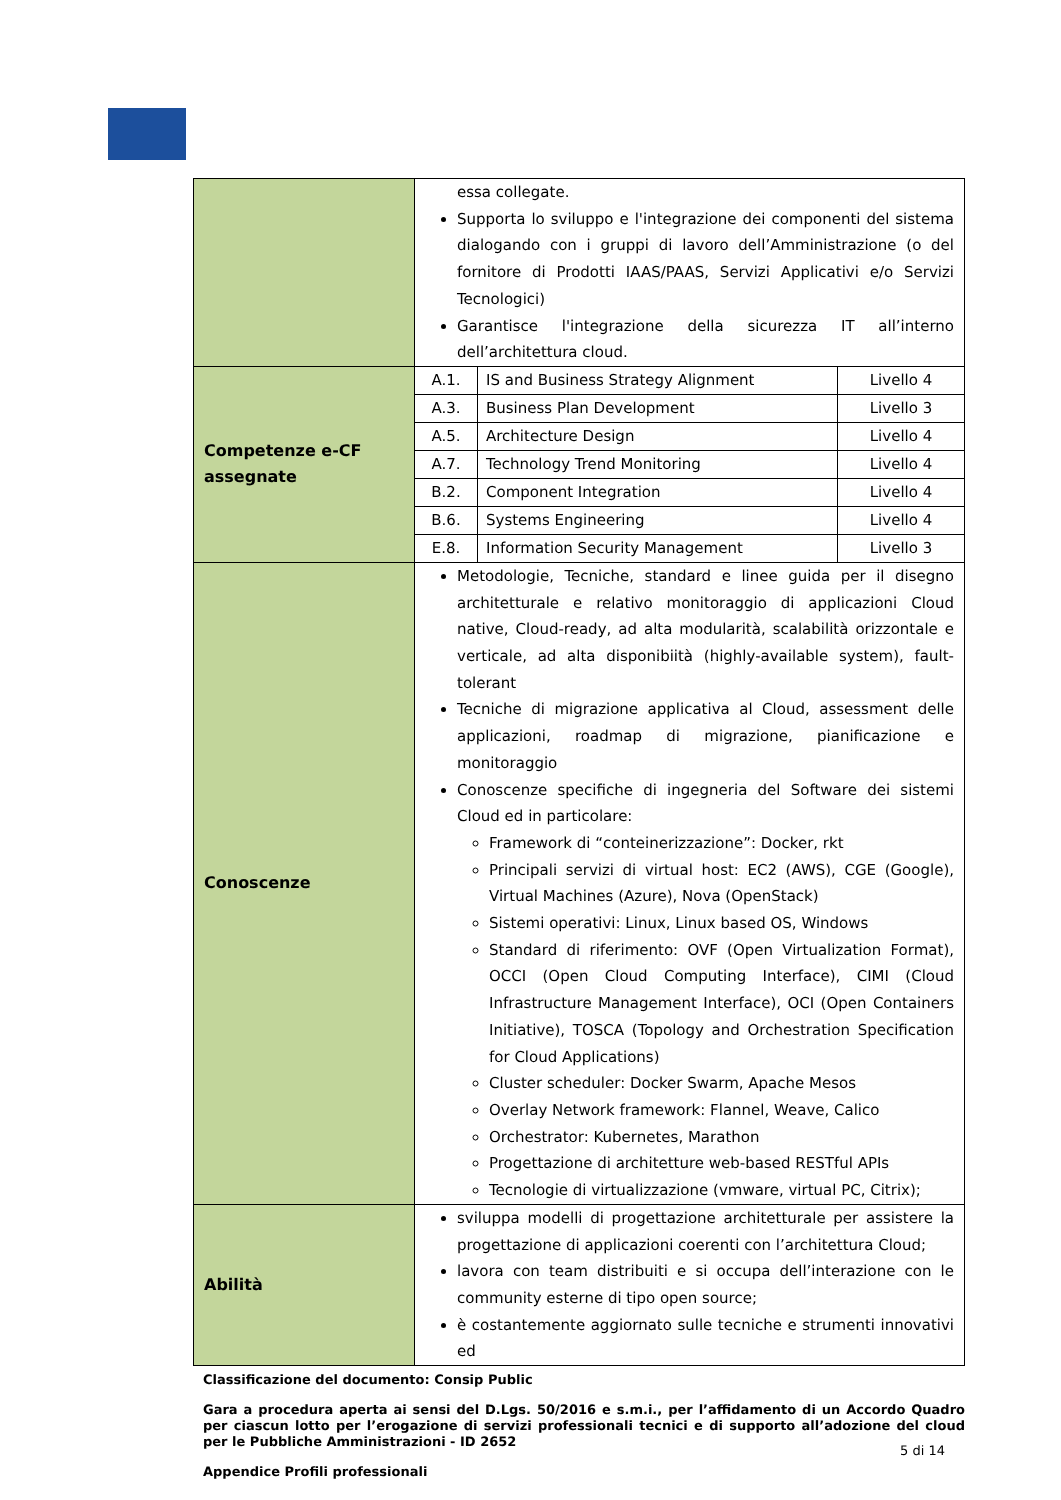| | essa collegate. Supporta lo sviluppo e l'integrazione dei componenti del sistema dialogando con i gruppi di lavoro dell’Amministrazione (o del fornitore di Prodotti IAAS/PAAS, Servizi Applicativi e/o Servizi Tecnologici) Garantisce l'integrazione della sicurezza IT all’interno dell’architettura cloud. |
| Competenze e-CF assegnate | / A.1. / IS and Business Strategy Alignment / Livello 4 / / A.3. / Business Plan Development / Livello 3 / / A.5. / Architecture Design / Livello 4 / / A.7. / Technology Trend Monitoring / Livello 4 / / B.2. / Component Integration / Livello 4 / / B.6. / Systems Engineering / Livello 4 / / E.8. / Information Security Management / Livello 3 / |
| Conoscenze | Metodologie, Tecniche, standard e linee guida per il disegno architetturale e relativo monitoraggio di applicazioni Cloud native, Cloud-ready, ad alta modularità, scalabilità orizzontale e verticale, ad alta disponibiità (highly-available system), fault-tolerant Tecniche di migrazione applicativa al Cloud, assessment delle applicazioni, roadmap di migrazione, pianificazione e monitoraggio Conoscenze specifiche di ingegneria del Software dei sistemi Cloud ed in particolare: Framework di “conteinerizzazione”: Docker, rkt Principali servizi di virtual host: EC2 (AWS), CGE (Google), Virtual Machines (Azure), Nova (OpenStack) Sistemi operativi: Linux, Linux based OS, Windows Standard di riferimento: OVF (Open Virtualization Format), OCCI (Open Cloud Computing Interface), CIMI (Cloud Infrastructure Management Interface), OCI (Open Containers Initiative), TOSCA (Topology and Orchestration Specification for Cloud Applications) Cluster scheduler: Docker Swarm, Apache Mesos Overlay Network framework: Flannel, Weave, Calico Orchestrator: Kubernetes, Marathon Progettazione di architetture web-based RESTful APIs Tecnologie di virtualizzazione (vmware, virtual PC, Citrix); |
| Abilità | sviluppa modelli di progettazione architetturale per assistere la progettazione di applicazioni coerenti con l’architettura Cloud; lavora con team distribuiti e si occupa dell’interazione con le community esterne di tipo open source; è costantemente aggiornato sulle tecniche e strumenti innovativi ed |
Classificazione del documento: Consip Public
Gara a procedura aperta ai sensi del D.Lgs. 50/2016 e s.m.i., per l’affidamento di un Accordo Quadro per ciascun lotto per l’erogazione di servizi professionali tecnici e di supporto all’adozione del cloud per le Pubbliche Amministrazioni - ID 2652
Appendice Profili professionali
5 di 14